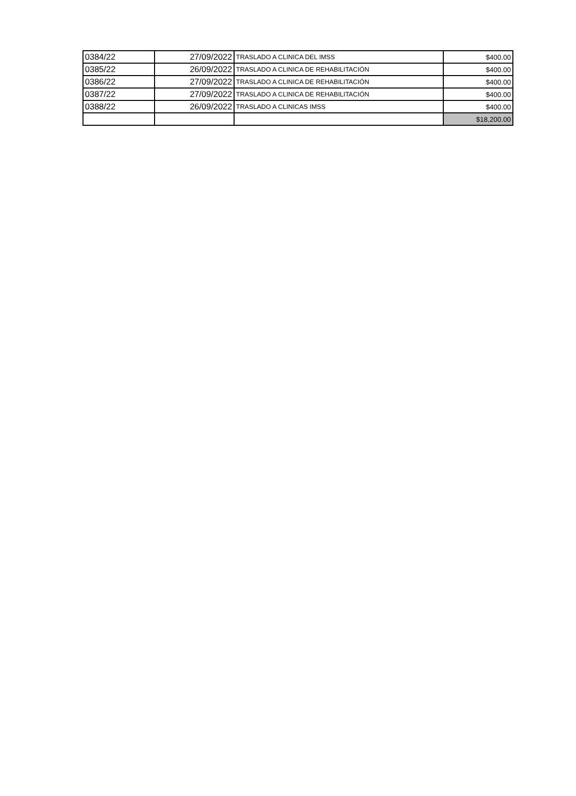| 0384/22 | 27/09/2022 | TRASLADO A CLINICA DEL IMSS | $400.00 |
| 0385/22 | 26/09/2022 | TRASLADO A CLINICA DE REHABILITACIÓN | $400.00 |
| 0386/22 | 27/09/2022 | TRASLADO A CLINICA DE REHABILITACIÓN | $400.00 |
| 0387/22 | 27/09/2022 | TRASLADO A CLINICA DE REHABILITACIÓN | $400.00 |
| 0388/22 | 26/09/2022 | TRASLADO A CLINICAS IMSS | $400.00 |
| | | | $18,200.00 |